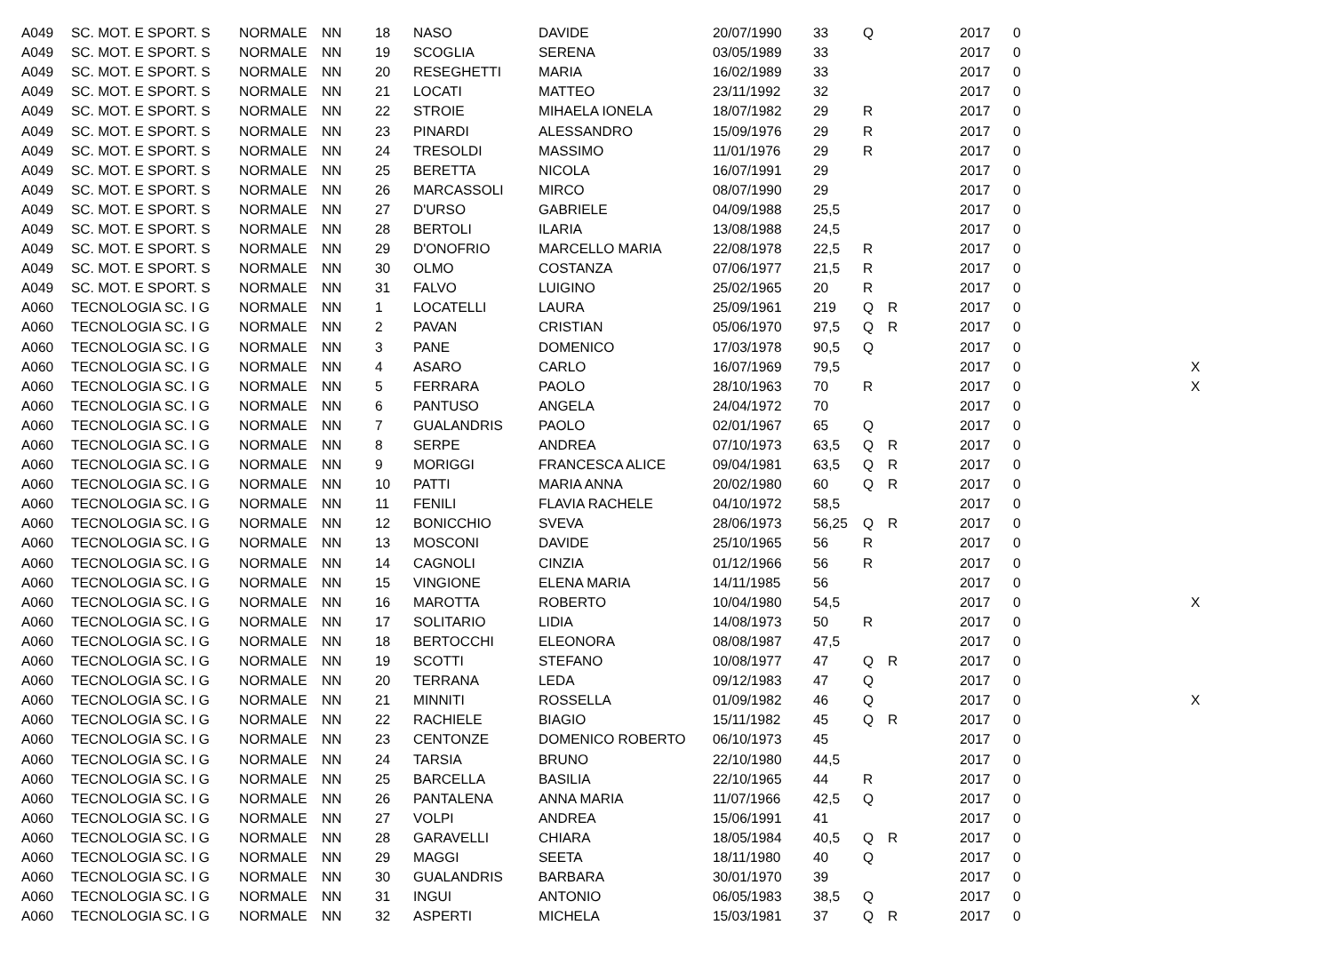| A049 | SC. MOT. E SPORT. S | NORMALE | NN | 18 | NASO | DAVIDE | 20/07/1990 | 33 | Q | | 2017 | 0 | |
| A049 | SC. MOT. E SPORT. S | NORMALE | NN | 19 | SCOGLIA | SERENA | 03/05/1989 | 33 | | | 2017 | 0 | |
| A049 | SC. MOT. E SPORT. S | NORMALE | NN | 20 | RESEGHETTI | MARIA | 16/02/1989 | 33 | | | 2017 | 0 | |
| A049 | SC. MOT. E SPORT. S | NORMALE | NN | 21 | LOCATI | MATTEO | 23/11/1992 | 32 | | | 2017 | 0 | |
| A049 | SC. MOT. E SPORT. S | NORMALE | NN | 22 | STROIE | MIHAELA IONELA | 18/07/1982 | 29 | R | | 2017 | 0 | |
| A049 | SC. MOT. E SPORT. S | NORMALE | NN | 23 | PINARDI | ALESSANDRO | 15/09/1976 | 29 | R | | 2017 | 0 | |
| A049 | SC. MOT. E SPORT. S | NORMALE | NN | 24 | TRESOLDI | MASSIMO | 11/01/1976 | 29 | R | | 2017 | 0 | |
| A049 | SC. MOT. E SPORT. S | NORMALE | NN | 25 | BERETTA | NICOLA | 16/07/1991 | 29 | | | 2017 | 0 | |
| A049 | SC. MOT. E SPORT. S | NORMALE | NN | 26 | MARCASSOLI | MIRCO | 08/07/1990 | 29 | | | 2017 | 0 | |
| A049 | SC. MOT. E SPORT. S | NORMALE | NN | 27 | D'URSO | GABRIELE | 04/09/1988 | 25,5 | | | 2017 | 0 | |
| A049 | SC. MOT. E SPORT. S | NORMALE | NN | 28 | BERTOLI | ILARIA | 13/08/1988 | 24,5 | | | 2017 | 0 | |
| A049 | SC. MOT. E SPORT. S | NORMALE | NN | 29 | D'ONOFRIO | MARCELLO MARIA | 22/08/1978 | 22,5 | R | | 2017 | 0 | |
| A049 | SC. MOT. E SPORT. S | NORMALE | NN | 30 | OLMO | COSTANZA | 07/06/1977 | 21,5 | R | | 2017 | 0 | |
| A049 | SC. MOT. E SPORT. S | NORMALE | NN | 31 | FALVO | LUIGINO | 25/02/1965 | 20 | R | | 2017 | 0 | |
| A060 | TECNOLOGIA SC. I G | NORMALE | NN | 1 | LOCATELLI | LAURA | 25/09/1961 | 219 | Q | R | 2017 | 0 | |
| A060 | TECNOLOGIA SC. I G | NORMALE | NN | 2 | PAVAN | CRISTIAN | 05/06/1970 | 97,5 | Q | R | 2017 | 0 | |
| A060 | TECNOLOGIA SC. I G | NORMALE | NN | 3 | PANE | DOMENICO | 17/03/1978 | 90,5 | Q | | 2017 | 0 | |
| A060 | TECNOLOGIA SC. I G | NORMALE | NN | 4 | ASARO | CARLO | 16/07/1969 | 79,5 | | | 2017 | 0 | X |
| A060 | TECNOLOGIA SC. I G | NORMALE | NN | 5 | FERRARA | PAOLO | 28/10/1963 | 70 | R | | 2017 | 0 | X |
| A060 | TECNOLOGIA SC. I G | NORMALE | NN | 6 | PANTUSO | ANGELA | 24/04/1972 | 70 | | | 2017 | 0 | |
| A060 | TECNOLOGIA SC. I G | NORMALE | NN | 7 | GUALANDRIS | PAOLO | 02/01/1967 | 65 | Q | | 2017 | 0 | |
| A060 | TECNOLOGIA SC. I G | NORMALE | NN | 8 | SERPE | ANDREA | 07/10/1973 | 63,5 | Q | R | 2017 | 0 | |
| A060 | TECNOLOGIA SC. I G | NORMALE | NN | 9 | MORIGGI | FRANCESCA ALICE | 09/04/1981 | 63,5 | Q | R | 2017 | 0 | |
| A060 | TECNOLOGIA SC. I G | NORMALE | NN | 10 | PATTI | MARIA ANNA | 20/02/1980 | 60 | Q | R | 2017 | 0 | |
| A060 | TECNOLOGIA SC. I G | NORMALE | NN | 11 | FENILI | FLAVIA RACHELE | 04/10/1972 | 58,5 | | | 2017 | 0 | |
| A060 | TECNOLOGIA SC. I G | NORMALE | NN | 12 | BONICCHIO | SVEVA | 28/06/1973 | 56,25 | Q | R | 2017 | 0 | |
| A060 | TECNOLOGIA SC. I G | NORMALE | NN | 13 | MOSCONI | DAVIDE | 25/10/1965 | 56 | R | | 2017 | 0 | |
| A060 | TECNOLOGIA SC. I G | NORMALE | NN | 14 | CAGNOLI | CINZIA | 01/12/1966 | 56 | R | | 2017 | 0 | |
| A060 | TECNOLOGIA SC. I G | NORMALE | NN | 15 | VINGIONE | ELENA MARIA | 14/11/1985 | 56 | | | 2017 | 0 | |
| A060 | TECNOLOGIA SC. I G | NORMALE | NN | 16 | MAROTTA | ROBERTO | 10/04/1980 | 54,5 | | | 2017 | 0 | X |
| A060 | TECNOLOGIA SC. I G | NORMALE | NN | 17 | SOLITARIO | LIDIA | 14/08/1973 | 50 | R | | 2017 | 0 | |
| A060 | TECNOLOGIA SC. I G | NORMALE | NN | 18 | BERTOCCHI | ELEONORA | 08/08/1987 | 47,5 | | | 2017 | 0 | |
| A060 | TECNOLOGIA SC. I G | NORMALE | NN | 19 | SCOTTI | STEFANO | 10/08/1977 | 47 | Q | R | 2017 | 0 | |
| A060 | TECNOLOGIA SC. I G | NORMALE | NN | 20 | TERRANA | LEDA | 09/12/1983 | 47 | Q | | 2017 | 0 | |
| A060 | TECNOLOGIA SC. I G | NORMALE | NN | 21 | MINNITI | ROSSELLA | 01/09/1982 | 46 | Q | | 2017 | 0 | X |
| A060 | TECNOLOGIA SC. I G | NORMALE | NN | 22 | RACHIELE | BIAGIO | 15/11/1982 | 45 | Q | R | 2017 | 0 | |
| A060 | TECNOLOGIA SC. I G | NORMALE | NN | 23 | CENTONZE | DOMENICO ROBERTO | 06/10/1973 | 45 | | | 2017 | 0 | |
| A060 | TECNOLOGIA SC. I G | NORMALE | NN | 24 | TARSIA | BRUNO | 22/10/1980 | 44,5 | | | 2017 | 0 | |
| A060 | TECNOLOGIA SC. I G | NORMALE | NN | 25 | BARCELLA | BASILIA | 22/10/1965 | 44 | R | | 2017 | 0 | |
| A060 | TECNOLOGIA SC. I G | NORMALE | NN | 26 | PANTALENA | ANNA MARIA | 11/07/1966 | 42,5 | Q | | 2017 | 0 | |
| A060 | TECNOLOGIA SC. I G | NORMALE | NN | 27 | VOLPI | ANDREA | 15/06/1991 | 41 | | | 2017 | 0 | |
| A060 | TECNOLOGIA SC. I G | NORMALE | NN | 28 | GARAVELLI | CHIARA | 18/05/1984 | 40,5 | Q | R | 2017 | 0 | |
| A060 | TECNOLOGIA SC. I G | NORMALE | NN | 29 | MAGGI | SEETA | 18/11/1980 | 40 | Q | | 2017 | 0 | |
| A060 | TECNOLOGIA SC. I G | NORMALE | NN | 30 | GUALANDRIS | BARBARA | 30/01/1970 | 39 | | | 2017 | 0 | |
| A060 | TECNOLOGIA SC. I G | NORMALE | NN | 31 | INGUI | ANTONIO | 06/05/1983 | 38,5 | Q | | 2017 | 0 | |
| A060 | TECNOLOGIA SC. I G | NORMALE | NN | 32 | ASPERTI | MICHELA | 15/03/1981 | 37 | Q | R | 2017 | 0 | |